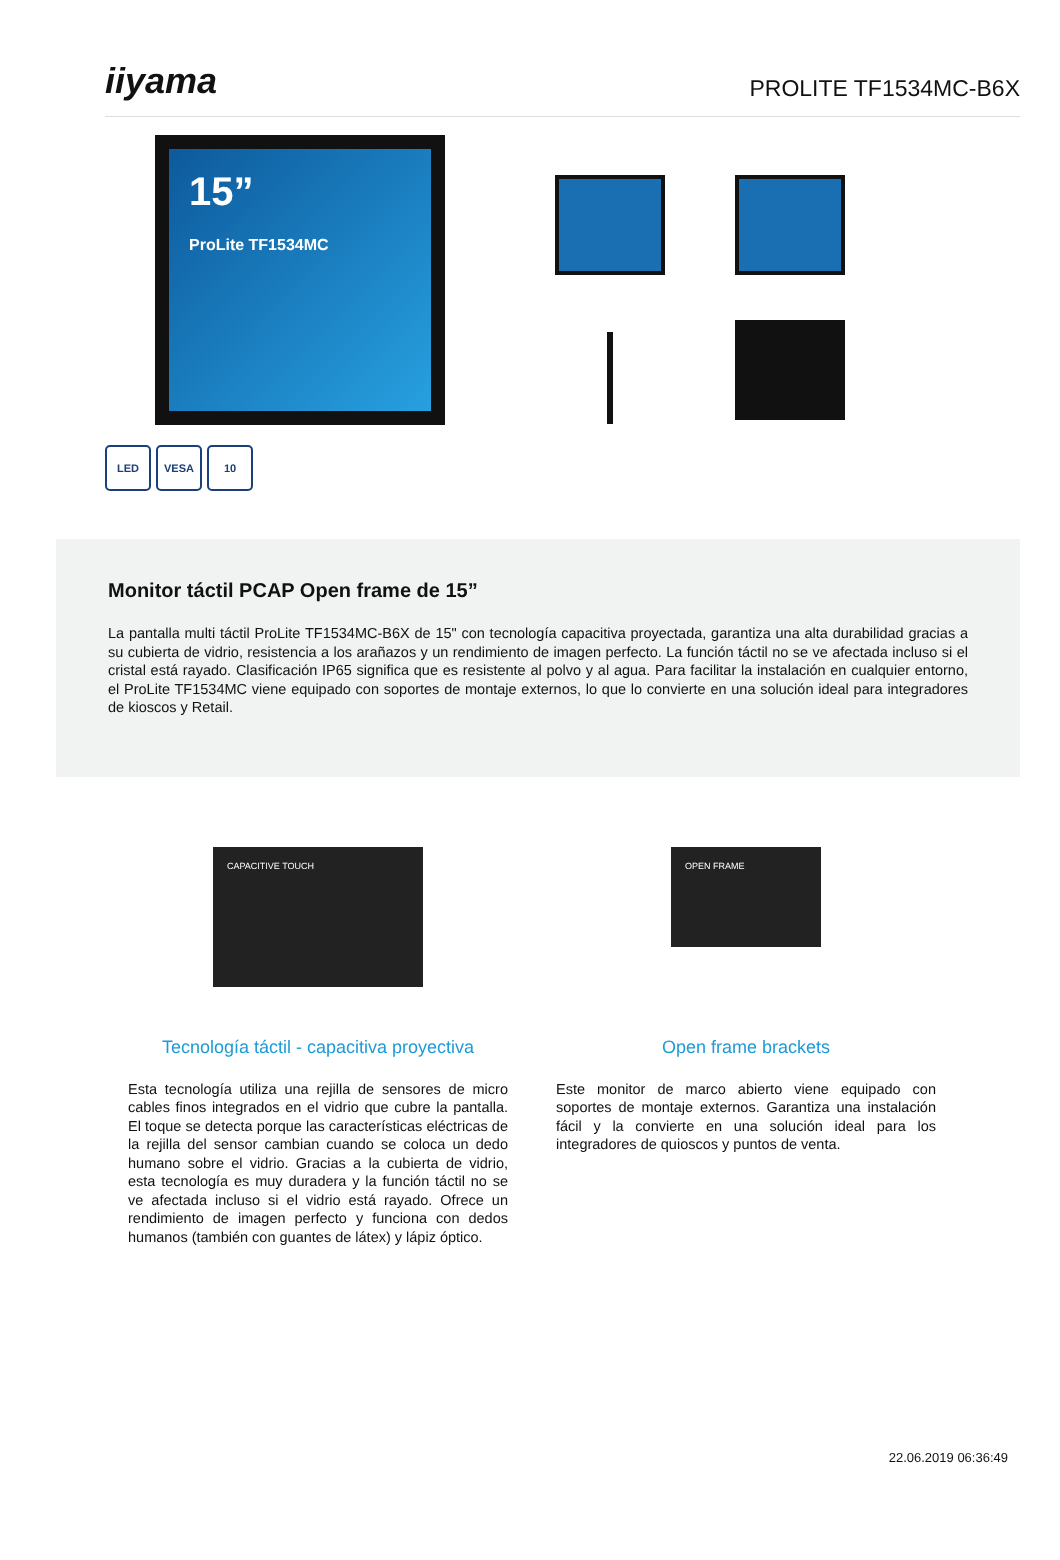iiyama
PROLITE TF1534MC-B6X
15”
ProLite TF1534MC
LED VESA 10
Monitor táctil PCAP Open frame de 15”
La pantalla multi táctil ProLite TF1534MC-B6X de 15" con tecnología capacitiva proyectada, garantiza una alta durabilidad gracias a su cubierta de vidrio, resistencia a los arañazos y un rendimiento de imagen perfecto. La función táctil no se ve afectada incluso si el cristal está rayado. Clasificación IP65 significa que es resistente al polvo y al agua. Para facilitar la instalación en cualquier entorno, el ProLite TF1534MC viene equipado con soportes de montaje externos, lo que lo convierte en una solución ideal para integradores de kioscos y Retail.
CAPACITIVE TOUCH
Tecnología táctil - capacitiva proyectiva
Esta tecnología utiliza una rejilla de sensores de micro cables finos integrados en el vidrio que cubre la pantalla. El toque se detecta porque las características eléctricas de la rejilla del sensor cambian cuando se coloca un dedo humano sobre el vidrio. Gracias a la cubierta de vidrio, esta tecnología es muy duradera y la función táctil no se ve afectada incluso si el vidrio está rayado. Ofrece un rendimiento de imagen perfecto y funciona con dedos humanos (también con guantes de látex) y lápiz óptico.
OPEN FRAME
Open frame brackets
Este monitor de marco abierto viene equipado con soportes de montaje externos. Garantiza una instalación fácil y la convierte en una solución ideal para los integradores de quioscos y puntos de venta.
22.06.2019 06:36:49